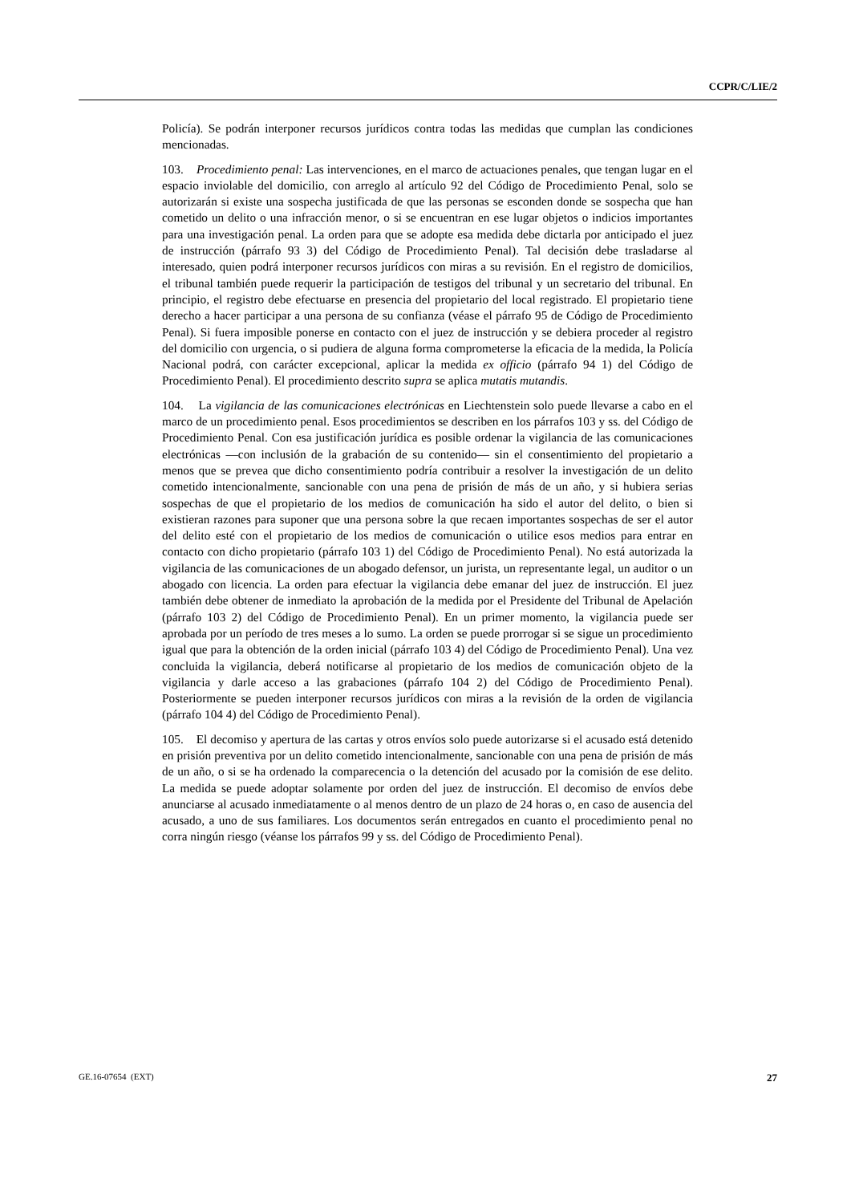CCPR/C/LIE/2
Policía). Se podrán interponer recursos jurídicos contra todas las medidas que cumplan las condiciones mencionadas.
103. Procedimiento penal: Las intervenciones, en el marco de actuaciones penales, que tengan lugar en el espacio inviolable del domicilio, con arreglo al artículo 92 del Código de Procedimiento Penal, solo se autorizarán si existe una sospecha justificada de que las personas se esconden donde se sospecha que han cometido un delito o una infracción menor, o si se encuentran en ese lugar objetos o indicios importantes para una investigación penal. La orden para que se adopte esa medida debe dictarla por anticipado el juez de instrucción (párrafo 93 3) del Código de Procedimiento Penal). Tal decisión debe trasladarse al interesado, quien podrá interponer recursos jurídicos con miras a su revisión. En el registro de domicilios, el tribunal también puede requerir la participación de testigos del tribunal y un secretario del tribunal. En principio, el registro debe efectuarse en presencia del propietario del local registrado. El propietario tiene derecho a hacer participar a una persona de su confianza (véase el párrafo 95 de Código de Procedimiento Penal). Si fuera imposible ponerse en contacto con el juez de instrucción y se debiera proceder al registro del domicilio con urgencia, o si pudiera de alguna forma comprometerse la eficacia de la medida, la Policía Nacional podrá, con carácter excepcional, aplicar la medida ex officio (párrafo 94 1) del Código de Procedimiento Penal). El procedimiento descrito supra se aplica mutatis mutandis.
104. La vigilancia de las comunicaciones electrónicas en Liechtenstein solo puede llevarse a cabo en el marco de un procedimiento penal. Esos procedimientos se describen en los párrafos 103 y ss. del Código de Procedimiento Penal. Con esa justificación jurídica es posible ordenar la vigilancia de las comunicaciones electrónicas —con inclusión de la grabación de su contenido— sin el consentimiento del propietario a menos que se prevea que dicho consentimiento podría contribuir a resolver la investigación de un delito cometido intencionalmente, sancionable con una pena de prisión de más de un año, y si hubiera serias sospechas de que el propietario de los medios de comunicación ha sido el autor del delito, o bien si existieran razones para suponer que una persona sobre la que recaen importantes sospechas de ser el autor del delito esté con el propietario de los medios de comunicación o utilice esos medios para entrar en contacto con dicho propietario (párrafo 103 1) del Código de Procedimiento Penal). No está autorizada la vigilancia de las comunicaciones de un abogado defensor, un jurista, un representante legal, un auditor o un abogado con licencia. La orden para efectuar la vigilancia debe emanar del juez de instrucción. El juez también debe obtener de inmediato la aprobación de la medida por el Presidente del Tribunal de Apelación (párrafo 103 2) del Código de Procedimiento Penal). En un primer momento, la vigilancia puede ser aprobada por un período de tres meses a lo sumo. La orden se puede prorrogar si se sigue un procedimiento igual que para la obtención de la orden inicial (párrafo 103 4) del Código de Procedimiento Penal). Una vez concluida la vigilancia, deberá notificarse al propietario de los medios de comunicación objeto de la vigilancia y darle acceso a las grabaciones (párrafo 104 2) del Código de Procedimiento Penal). Posteriormente se pueden interponer recursos jurídicos con miras a la revisión de la orden de vigilancia (párrafo 104 4) del Código de Procedimiento Penal).
105. El decomiso y apertura de las cartas y otros envíos solo puede autorizarse si el acusado está detenido en prisión preventiva por un delito cometido intencionalmente, sancionable con una pena de prisión de más de un año, o si se ha ordenado la comparecencia o la detención del acusado por la comisión de ese delito. La medida se puede adoptar solamente por orden del juez de instrucción. El decomiso de envíos debe anunciarse al acusado inmediatamente o al menos dentro de un plazo de 24 horas o, en caso de ausencia del acusado, a uno de sus familiares. Los documentos serán entregados en cuanto el procedimiento penal no corra ningún riesgo (véanse los párrafos 99 y ss. del Código de Procedimiento Penal).
GE.16-07654 (EXT) 27